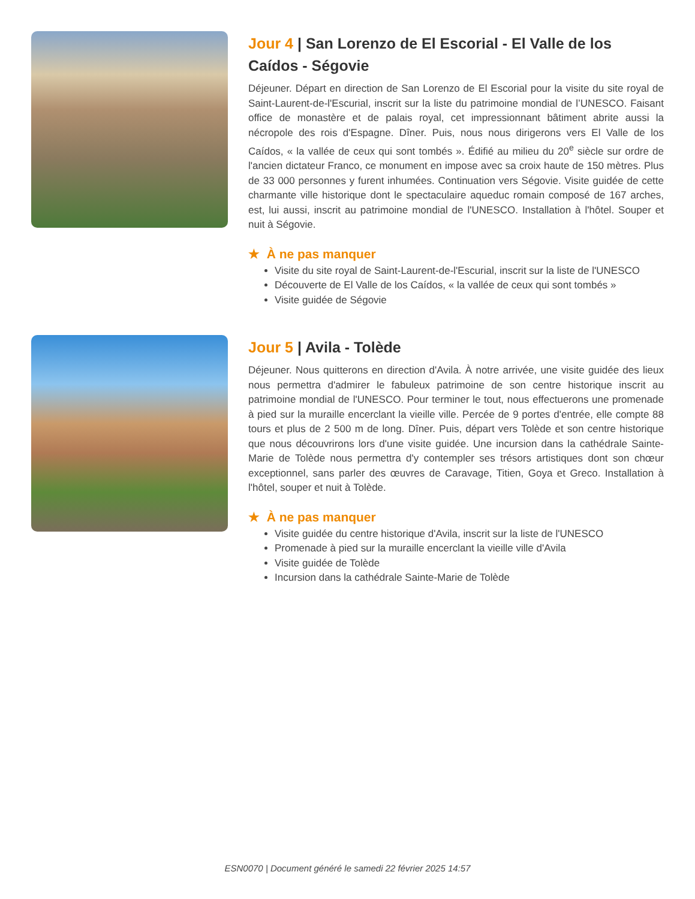Jour 4 | San Lorenzo de El Escorial - El Valle de los Caídos - Ségovie
Déjeuner. Départ en direction de San Lorenzo de El Escorial pour la visite du site royal de Saint-Laurent-de-l'Escurial, inscrit sur la liste du patrimoine mondial de l’UNESCO. Faisant office de monastère et de palais royal, cet impressionnant bâtiment abrite aussi la nécropole des rois d'Espagne. Dîner. Puis, nous nous dirigerons vers El Valle de los Caídos, « la vallée de ceux qui sont tombés ». Édifié au milieu du 20<sup>e</sup> siècle sur ordre de l'ancien dictateur Franco, ce monument en impose avec sa croix haute de 150 mètres. Plus de 33 000 personnes y furent inhumées. Continuation vers Ségovie. Visite guidée de cette charmante ville historique dont le spectaculaire aqueduc romain composé de 167 arches, est, lui aussi, inscrit au patrimoine mondial de l'UNESCO. Installation à l'hôtel. Souper et nuit à Ségovie.
★ À ne pas manquer
Visite du site royal de Saint-Laurent-de-l'Escurial, inscrit sur la liste de l'UNESCO
Découverte de El Valle de los Caídos, « la vallée de ceux qui sont tombés »
Visite guidée de Ségovie
Jour 5 | Avila - Tolède
Déjeuner. Nous quitterons en direction d'Avila. À notre arrivée, une visite guidée des lieux nous permettra d'admirer le fabuleux patrimoine de son centre historique inscrit au patrimoine mondial de l'UNESCO. Pour terminer le tout, nous effectuerons une promenade à pied sur la muraille encerclant la vieille ville. Percée de 9 portes d'entrée, elle compte 88 tours et plus de 2 500 m de long. Dîner. Puis, départ vers Tolède et son centre historique que nous découvrirons lors d'une visite guidée. Une incursion dans la cathédrale Sainte-Marie de Tolède nous permettra d'y contempler ses trésors artistiques dont son chœur exceptionnel, sans parler des œuvres de Caravage, Titien, Goya et Greco. Installation à l'hôtel, souper et nuit à Tolède.
★ À ne pas manquer
Visite guidée du centre historique d'Avila, inscrit sur la liste de l'UNESCO
Promenade à pied sur la muraille encerclant la vieille ville d'Avila
Visite guidée de Tolède
Incursion dans la cathédrale Sainte-Marie de Tolède
ESN0070 | Document généré le samedi 22 février 2025 14:57